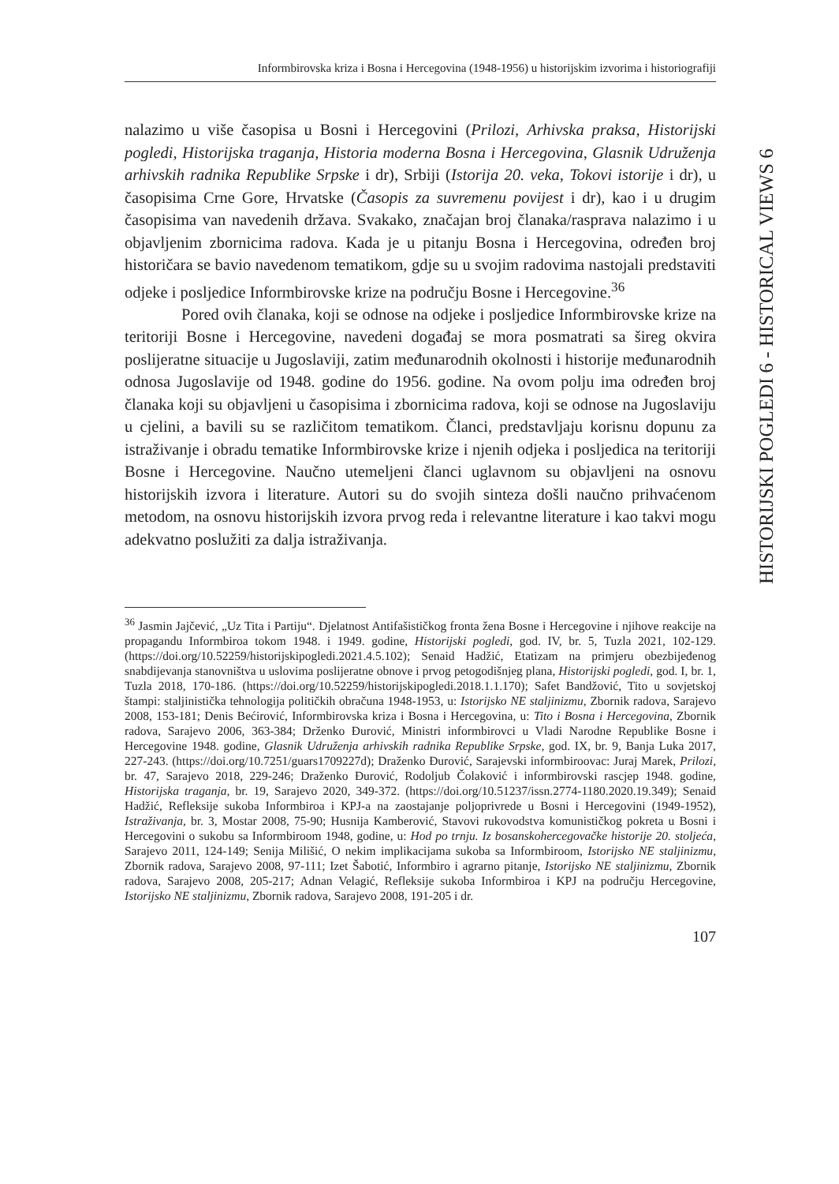Informbirovska kriza i Bosna i Hercegovina (1948-1956) u historijskim izvorima i historiografiji
HISTORIJSKI POGLEDI 6 - HISTORICAL VIEWS 6
nalazimo u više časopisa u Bosni i Hercegovini (Prilozi, Arhivska praksa, Historijski pogledi, Historijska traganja, Historia moderna Bosna i Hercegovina, Glasnik Udruženja arhivskih radnika Republike Srpske i dr), Srbiji (Istorija 20. veka, Tokovi istorije i dr), u časopisima Crne Gore, Hrvatske (Časopis za suvremenu povijest i dr), kao i u drugim časopisima van navedenih država. Svakako, značajan broj članaka/rasprava nalazimo i u objavljenim zbornicima radova. Kada je u pitanju Bosna i Hercegovina, određen broj historičara se bavio navedenom tematikom, gdje su u svojim radovima nastojali predstaviti odjeke i posljedice Informbirovske krize na području Bosne i Hercegovine.<sup>36</sup>
Pored ovih članaka, koji se odnose na odjeke i posljedice Informbirovske krize na teritoriji Bosne i Hercegovine, navedeni događaj se mora posmatrati sa šireg okvira poslijeratne situacije u Jugoslaviji, zatim međunarodnih okolnosti i historije međunarodnih odnosa Jugoslavije od 1948. godine do 1956. godine. Na ovom polju ima određen broj članaka koji su objavljeni u časopisima i zbornicima radova, koji se odnose na Jugoslaviju u cjelini, a bavili su se različitom tematikom. Članci, predstavljaju korisnu dopunu za istraživanje i obradu tematike Informbirovske krize i njenih odjeka i posljedica na teritoriji Bosne i Hercegovine. Naučno utemeljeni članci uglavnom su objavljeni na osnovu historijskih izvora i literature. Autori su do svojih sinteza došli naučno prihvaćenom metodom, na osnovu historijskih izvora prvog reda i relevantne literature i kao takvi mogu adekvatno poslužiti za dalja istraživanja.
<sup>36</sup> Jasmin Jajčević, „Uz Tita i Partiju“. Djelatnost Antifašističkog fronta žena Bosne i Hercegovine i njihove reakcije na propagandu Informbiroa tokom 1948. i 1949. godine, Historijski pogledi, god. IV, br. 5, Tuzla 2021, 102-129. (https://doi.org/10.52259/historijskipogledi.2021.4.5.102); Senaid Hadžić, Etatizam na primjeru obezbijeđenog snabdijevanja stanovništva u uslovima poslijeratne obnove i prvog petogodišnjeg plana, Historijski pogledi, god. I, br. 1, Tuzla 2018, 170-186. (https://doi.org/10.52259/historijskipogledi.2018.1.1.170); Safet Bandžović, Tito u sovjetskoj štampi: staljinistička tehnologija političkih obračuna 1948-1953, u: Istorijsko NE staljinizmu, Zbornik radova, Sarajevo 2008, 153-181; Denis Bećirović, Informbirovska kriza i Bosna i Hercegovina, u: Tito i Bosna i Hercegovina, Zbornik radova, Sarajevo 2006, 363-384; Drženko Đurović, Ministri informbirovci u Vladi Narodne Republike Bosne i Hercegovine 1948. godine, Glasnik Udruženja arhivskih radnika Republike Srpske, god. IX, br. 9, Banja Luka 2017, 227-243. (https://doi.org/10.7251/guars1709227d); Draženko Đurović, Sarajevski informbiroovac: Juraj Marek, Prilozi, br. 47, Sarajevo 2018, 229-246; Draženko Đurović, Rodoljub Čolaković i informbirovski rascjep 1948. godine, Historijska traganja, br. 19, Sarajevo 2020, 349-372. (https://doi.org/10.51237/issn.2774-1180.2020.19.349); Senaid Hadžić, Refleksije sukoba Informbiroa i KPJ-a na zaostajanje poljoprivrede u Bosni i Hercegovini (1949-1952), Istraživanja, br. 3, Mostar 2008, 75-90; Husnija Kamberović, Stavovi rukovodstva komunističkog pokreta u Bosni i Hercegovini o sukobu sa Informbiroom 1948, godine, u: Hod po trnju. Iz bosanskohercegovačke historije 20. stoljeća, Sarajevo 2011, 124-149; Senija Milišić, O nekim implikacijama sukoba sa Informbiroom, Istorijsko NE staljinizmu, Zbornik radova, Sarajevo 2008, 97-111; Izet Šabotić, Informbiro i agrarno pitanje, Istorijsko NE staljinizmu, Zbornik radova, Sarajevo 2008, 205-217; Adnan Velagić, Refleksije sukoba Informbiroa i KPJ na području Hercegovine, Istorijsko NE staljinizmu, Zbornik radova, Sarajevo 2008, 191-205 i dr.
107